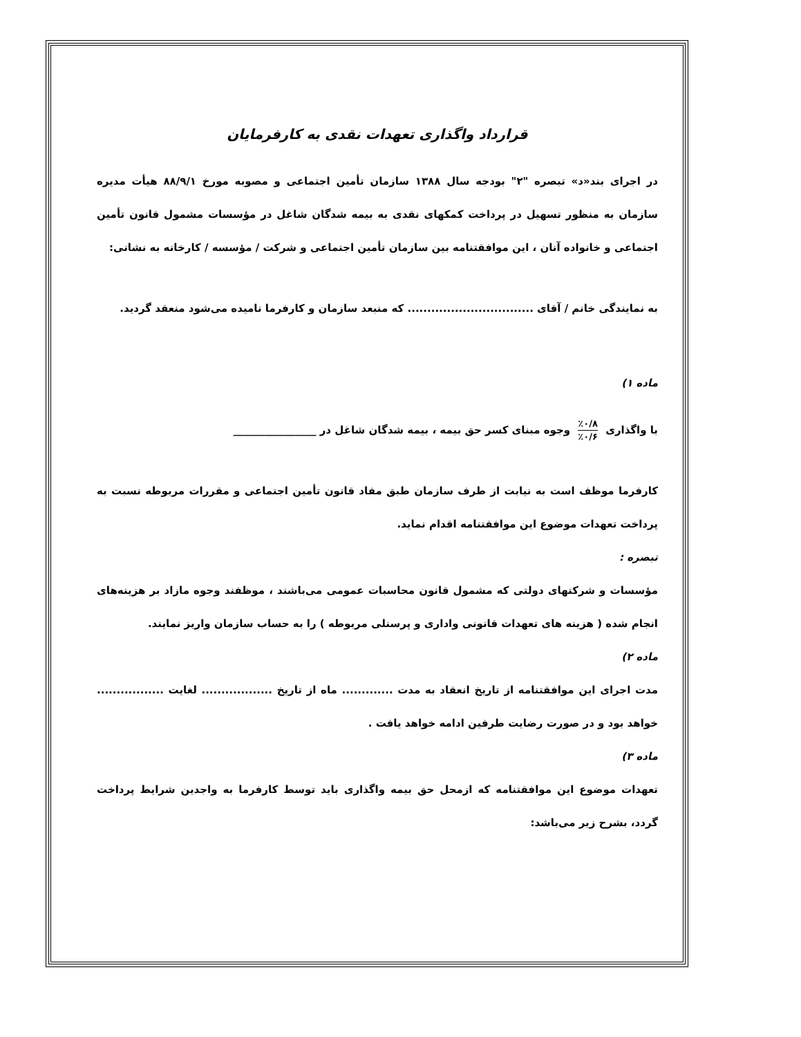قرارداد واگذاری تعهدات نقدی به کارفرمایان
در اجرای بند«د» تبصره "۲" بودجه سال ۱۳۸۸ سازمان تأمین اجتماعی و مصوبه مورخ ۸۸/۹/۱ هیأت مدیره سازمان به منظور تسهیل در پرداخت کمکهای نقدی به بیمه شدگان شاغل در مؤسسات مشمول قانون تأمین اجتماعی و خانواده آنان ، این موافقتنامه بین سازمان تأمین اجتماعی و شرکت / مؤسسه / کارخانه به نشانی:
به نمایندگی خانم / آقای ................................ که منبعد سازمان و کارفرما نامیده می‌شود منعقد گردید.
ماده ۱)
با واگذاری ٪۰/۸ ٪۰/۶ وجوه مبنای کسر حق بیمه ، بیمه شدگان شاغل در ________________
کارفرما موظف است به نیابت از طرف سازمان طبق مفاد قانون تأمین اجتماعی و مقررات مربوطه نسبت به پرداخت تعهدات موضوع این موافقتنامه اقدام نماید.
تبصره :
مؤسسات و شرکتهای دولتی که مشمول قانون محاسبات عمومی می‌باشند ، موظفند وجوه مازاد بر هزینه‌های انجام شده ( هزینه های تعهدات قانونی واداری و پرسنلی مربوطه ) را به حساب سازمان واریز نمایند.
ماده ۲)
مدت اجرای این موافقتنامه از تاریخ انعقاد به مدت ............. ماه از تاریخ .................. لغایت ................. خواهد بود و در صورت رضایت طرفین ادامه خواهد یافت .
ماده ۳)
تعهدات موضوع این موافقتنامه که ازمحل حق بیمه واگذاری باید توسط کارفرما به واجدین شرایط پرداخت گردد، بشرح زیر می‌باشد: